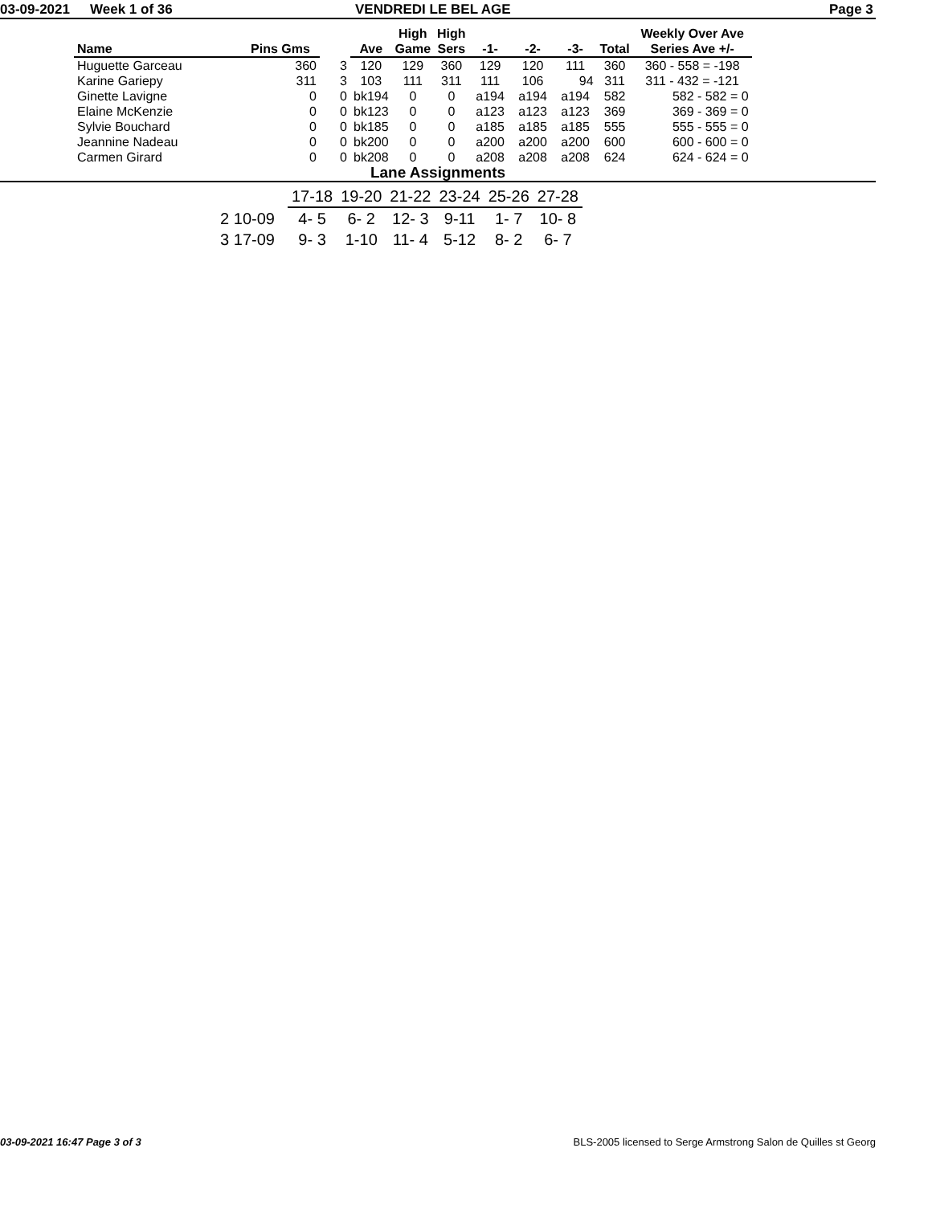03-09-2021 Week 1 of 36 VENDREDI LE BEL AGE Page 3
| Name | Pins Gms | | Ave | High Game | High Sers | -1- | -2- | -3- | Total | Weekly Over Ave Series Ave +/- |
| --- | --- | --- | --- | --- | --- | --- | --- | --- | --- | --- |
| Huguette Garceau | 360 | 3 | 120 | 129 | 360 | 129 | 120 | 111 | 360 | 360 - 558 = -198 |
| Karine Gariepy | 311 | 3 | 103 | 111 | 311 | 111 | 106 | 94 | 311 | 311 - 432 = -121 |
| Ginette Lavigne | 0 | 0 | bk194 | 0 | 0 | a194 | a194 | a194 | 582 | 582 - 582 = 0 |
| Elaine McKenzie | 0 | 0 | bk123 | 0 | 0 | a123 | a123 | a123 | 369 | 369 - 369 = 0 |
| Sylvie Bouchard | 0 | 0 | bk185 | 0 | 0 | a185 | a185 | a185 | 555 | 555 - 555 = 0 |
| Jeannine Nadeau | 0 | 0 | bk200 | 0 | 0 | a200 | a200 | a200 | 600 | 600 - 600 = 0 |
| Carmen Girard | 0 | 0 | bk208 | 0 | 0 | a208 | a208 | a208 | 624 | 624 - 624 = 0 |
Lane Assignments
| | 17-18 | 19-20 | 21-22 | 23-24 | 25-26 | 27-28 |
| 2 10-09 | 4- 5 | 6- 2 | 12- 3 | 9-11 | 1- 7 | 10- 8 |
| 3 17-09 | 9- 3 | 1-10 | 11- 4 | 5-12 | 8- 2 | 6- 7 |
03-09-2021 16:47 Page 3 of 3 BLS-2005 licensed to Serge Armstrong Salon de Quilles st Georg